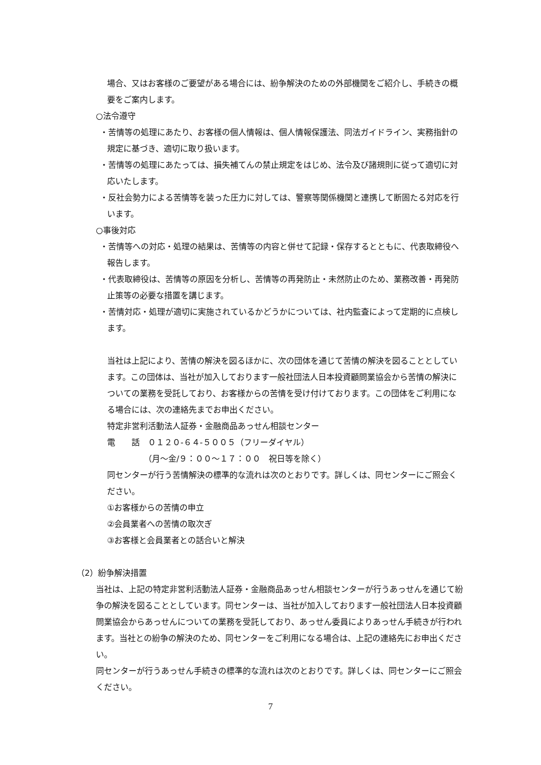場合、又はお客様のご要望がある場合には、紛争解決のための外部機関をご紹介し、手続きの概要をご案内します。
○法令遵守
・苦情等の処理にあたり、お客様の個人情報は、個人情報保護法、同法ガイドライン、実務指針の規定に基づき、適切に取り扱います。
・苦情等の処理にあたっては、損失補てんの禁止規定をはじめ、法令及び諸規則に従って適切に対応いたします。
・反社会勢力による苦情等を装った圧力に対しては、警察等関係機関と連携して断固たる対応を行います。
○事後対応
・苦情等への対応・処理の結果は、苦情等の内容と併せて記録・保存するとともに、代表取締役へ報告します。
・代表取締役は、苦情等の原因を分析し、苦情等の再発防止・未然防止のため、業務改善・再発防止策等の必要な措置を講じます。
・苦情対応・処理が適切に実施されているかどうかについては、社内監査によって定期的に点検します。
当社は上記により、苦情の解決を図るほかに、次の団体を通じて苦情の解決を図ることとしています。この団体は、当社が加入しております一般社団法人日本投資顧問業協会から苦情の解決についての業務を受託しており、お客様からの苦情を受け付けております。この団体をご利用になる場合には、次の連絡先までお申出ください。
特定非営利活動法人証券・金融商品あっせん相談センター
電　　話　０１２０-６４-５００５（フリーダイヤル）
　　　　　（月～金/９：００～１７：００　祝日等を除く）
同センターが行う苦情解決の標準的な流れは次のとおりです。詳しくは、同センターにご照会ください。
①お客様からの苦情の申立
②会員業者への苦情の取次ぎ
③お客様と会員業者との話合いと解決
（2）紛争解決措置
当社は、上記の特定非営利活動法人証券・金融商品あっせん相談センターが行うあっせんを通じて紛争の解決を図ることとしています。同センターは、当社が加入しております一般社団法人日本投資顧問業協会からあっせんについての業務を受託しており、あっせん委員によりあっせん手続きが行われます。当社との紛争の解決のため、同センターをご利用になる場合は、上記の連絡先にお申出ください。
同センターが行うあっせん手続きの標準的な流れは次のとおりです。詳しくは、同センターにご照会ください。
7